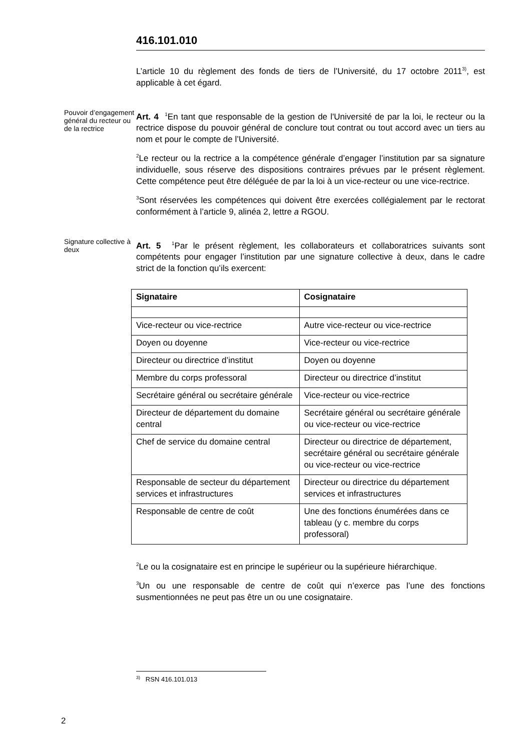416.101.010
L’article 10 du règlement des fonds de tiers de l’Université, du 17 octobre 2011<sup>3)</sup>, est applicable à cet égard.
Pouvoir d’engagement général du recteur ou de la rectrice
Art. 4 <sup>1</sup>En tant que responsable de la gestion de l'Université de par la loi, le recteur ou la rectrice dispose du pouvoir général de conclure tout contrat ou tout accord avec un tiers au nom et pour le compte de l’Université.
<sup>2</sup> Le recteur ou la rectrice a la compétence générale d’engager l’institution par sa signature individuelle, sous réserve des dispositions contraires prévues par le présent règlement. Cette compétence peut être déléguée de par la loi à un vice-recteur ou une vice-rectrice.
<sup>3</sup> Sont réservées les compétences qui doivent être exercées collégialement par le rectorat conformément à l’article 9, alinéa 2, lettre a RGOU.
Signature collective à deux
Art. 5 <sup>1</sup>Par le présent règlement, les collaborateurs et collaboratrices suivants sont compétents pour engager l’institution par une signature collective à deux, dans le cadre strict de la fonction qu’ils exercent:
| Signataire | Cosignataire |
| --- | --- |
| Vice-recteur ou vice-rectrice | Autre vice-recteur ou vice-rectrice |
| Doyen ou doyenne | Vice-recteur ou vice-rectrice |
| Directeur ou directrice d’institut | Doyen ou doyenne |
| Membre du corps professoral | Directeur ou directrice d’institut |
| Secrétaire général ou secrétaire générale | Vice-recteur ou vice-rectrice |
| Directeur de département du domaine central | Secrétaire général ou secrétaire générale ou vice-recteur ou vice-rectrice |
| Chef de service du domaine central | Directeur ou directrice de département, secrétaire général ou secrétaire générale ou vice-recteur ou vice-rectrice |
| Responsable de secteur du département services et infrastructures | Directeur ou directrice du département services et infrastructures |
| Responsable de centre de coût | Une des fonctions énumérées dans ce tableau (y c. membre du corps professoral) |
<sup>2</sup> Le ou la cosignataire est en principe le supérieur ou la supérieure hiérarchique.
<sup>3</sup> Un ou une responsable de centre de coût qui n’exerce pas l’une des fonctions susmentionnées ne peut pas être un ou une cosignataire.
<sup>3)</sup> RSN 416.101.013
2